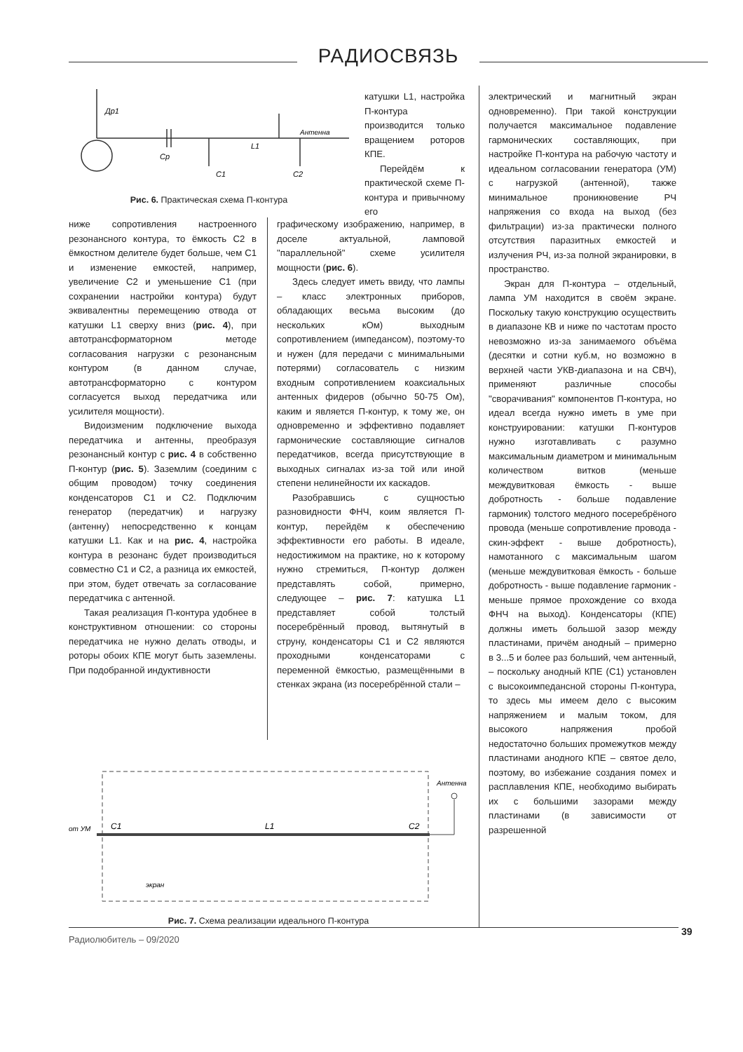РАДИОСВЯЗЬ
Др1
Cp
L1
Антенна
C1
C2
Рис. 6. Практическая схема П-контура
катушки L1, настройка П-контура производится только вращением роторов КПЕ.
Перейдём к практической схеме П-контура и привычному его
ниже сопротивления настроенного резонансного контура, то ёмкость С2 в ёмкостном делителе будет больше, чем С1 и изменение емкостей, например, увеличение С2 и уменьшение С1 (при сохранении настройки контура) будут эквивалентны перемещению отвода от катушки L1 сверху вниз (рис. 4), при автотрансформаторном методе согласования нагрузки с резонансным контуром (в данном случае, автотрансформаторно с контуром согласуется выход передатчика или усилителя мощности).
Видоизменим подключение выхода передатчика и антенны, преобразуя резонансный контур с рис. 4 в собственно П-контур (рис. 5). Заземлим (соединим с общим проводом) точку соединения конденсаторов С1 и С2. Подключим генератор (передатчик) и нагрузку (антенну) непосредственно к концам катушки L1. Как и на рис. 4, настройка контура в резонанс будет производиться совместно С1 и С2, а разница их емкостей, при этом, будет отвечать за согласование передатчика с антенной.
Такая реализация П-контура удобнее в конструктивном отношении: со стороны передатчика не нужно делать отводы, и роторы обоих КПЕ могут быть заземлены. При подобранной индуктивности
графическому изображению, например, в доселе актуальной, ламповой "параллельной" схеме усилителя мощности (рис. 6).
Здесь следует иметь ввиду, что лампы – класс электронных приборов, обладающих весьма высоким (до нескольких кОм) выходным сопротивлением (импедансом), поэтому-то и нужен (для передачи с минимальными потерями) согласователь с низким входным сопротивлением коаксиальных антенных фидеров (обычно 50-75 Ом), каким и является П-контур, к тому же, он одновременно и эффективно подавляет гармонические составляющие сигналов передатчиков, всегда присутствующие в выходных сигналах из-за той или иной степени нелинейности их каскадов.
Разобравшись с сущностью разновидности ФНЧ, коим является П-контур, перейдём к обеспечению эффективности его работы. В идеале, недостижимом на практике, но к которому нужно стремиться, П-контур должен представлять собой, примерно, следующее – рис. 7: катушка L1 представляет собой толстый посеребрённый провод, вытянутый в струну, конденсаторы С1 и С2 являются проходными конденсаторами с переменной ёмкостью, размещёнными в стенках экрана (из посеребрённой стали –
электрический и магнитный экран одновременно). При такой конструкции получается максимальное подавление гармонических составляющих, при настройке П-контура на рабочую частоту и идеальном согласовании генератора (УМ) с нагрузкой (антенной), также минимальное проникновение РЧ напряжения со входа на выход (без фильтрации) из-за практически полного отсутствия паразитных емкостей и излучения РЧ, из-за полной экранировки, в пространство.
Экран для П-контура – отдельный, лампа УМ находится в своём экране. Поскольку такую конструкцию осуществить в диапазоне КВ и ниже по частотам просто невозможно из-за занимаемого объёма (десятки и сотни куб.м, но возможно в верхней части УКВ-диапазона и на СВЧ), применяют различные способы "сворачивания" компонентов П-контура, но идеал всегда нужно иметь в уме при конструировании: катушки П-контуров нужно изготавливать с разумно максимальным диаметром и минимальным количеством витков (меньше междувитковая ёмкость - выше добротность - больше подавление гармоник) толстого медного посеребрёного провода (меньше сопротивление провода - скин-эффект - выше добротность), намотанного с максимальным шагом (меньше междувитковая ёмкость - больше добротность - выше подавление гармоник - меньше прямое прохождение со входа ФНЧ на выход). Конденсаторы (КПЕ) должны иметь большой зазор между пластинами, причём анодный – примерно в 3...5 и более раз больший, чем антенный, – поскольку анодный КПЕ (С1) установлен с высокоимпедансной стороны П-контура, то здесь мы имеем дело с высоким напряжением и малым током, для высокого напряжения пробой недостаточно больших промежутков между пластинами анодного КПЕ – святое дело, поэтому, во избежание создания помех и расплавления КПЕ, необходимо выбирать их с большими зазорами между пластинами (в зависимости от разрешенной
от УМ
C1
L1
C2
Антенна
экран
Рис. 7. Схема реализации идеального П-контура
39
Радиолюбитель – 09/2020